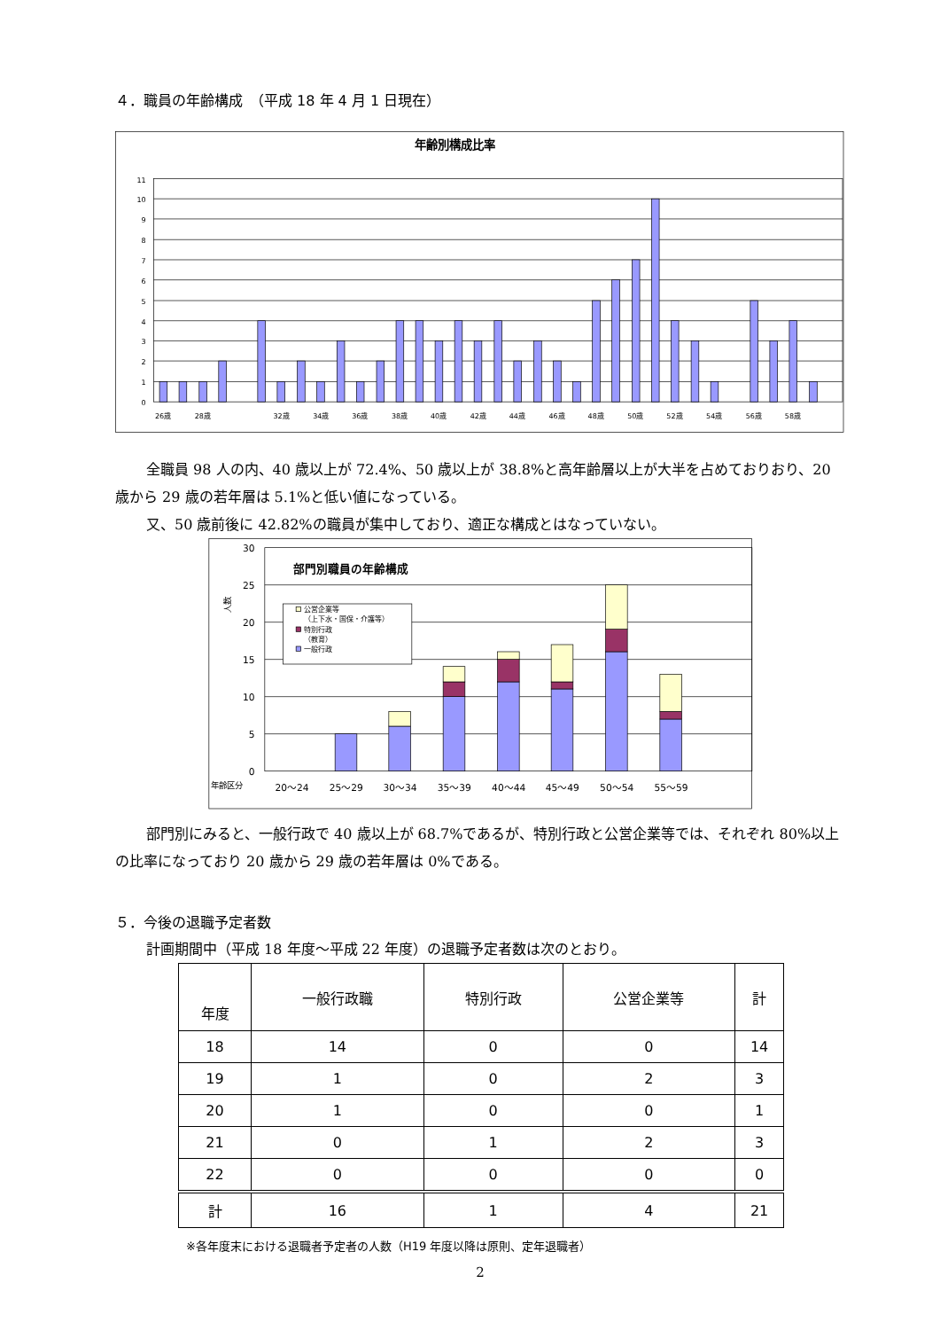４．職員の年齢構成　（平成 18 年 4 月 1 日現在）
年齢別構成比率
11
10
9
8
7
6
5
4
3
2
1
0
26歳
28歳
32歳
34歳
36歳
38歳
40歳
42歳
44歳
46歳
48歳
50歳
52歳
54歳
56歳
58歳
全職員 98 人の内、40 歳以上が 72.4%、50 歳以上が 38.8%と高年齢層以上が大半を占めておりおり、20 歳から 29 歳の若年層は 5.1%と低い値になっている。
又、50 歳前後に 42.82%の職員が集中しており、適正な構成とはなっていない。
30
25
20
15
10
5
0
人数
部門別職員の年齢構成
公営企業等
（上下水・国保・介護等）
特別行政
（教育）
一般行政
年齢区分
20～24
25～29
30～34
35～39
40～44
45～49
50～54
55～59
部門別にみると、一般行政で 40 歳以上が 68.7%であるが、特別行政と公営企業等では、それぞれ 80%以上の比率になっており 20 歳から 29 歳の若年層は 0%である。
５．今後の退職予定者数
計画期間中（平成 18 年度～平成 22 年度）の退職予定者数は次のとおり。
| 年度 | 一般行政職 | 特別行政 | 公営企業等 | 計 |
| --- | --- | --- | --- | --- |
| 18 | 14 | 0 | 0 | 14 |
| 19 | 1 | 0 | 2 | 3 |
| 20 | 1 | 0 | 0 | 1 |
| 21 | 0 | 1 | 2 | 3 |
| 22 | 0 | 0 | 0 | 0 |
| 計 | 16 | 1 | 4 | 21 |
※各年度末における退職者予定者の人数（H19 年度以降は原則、定年退職者）
2